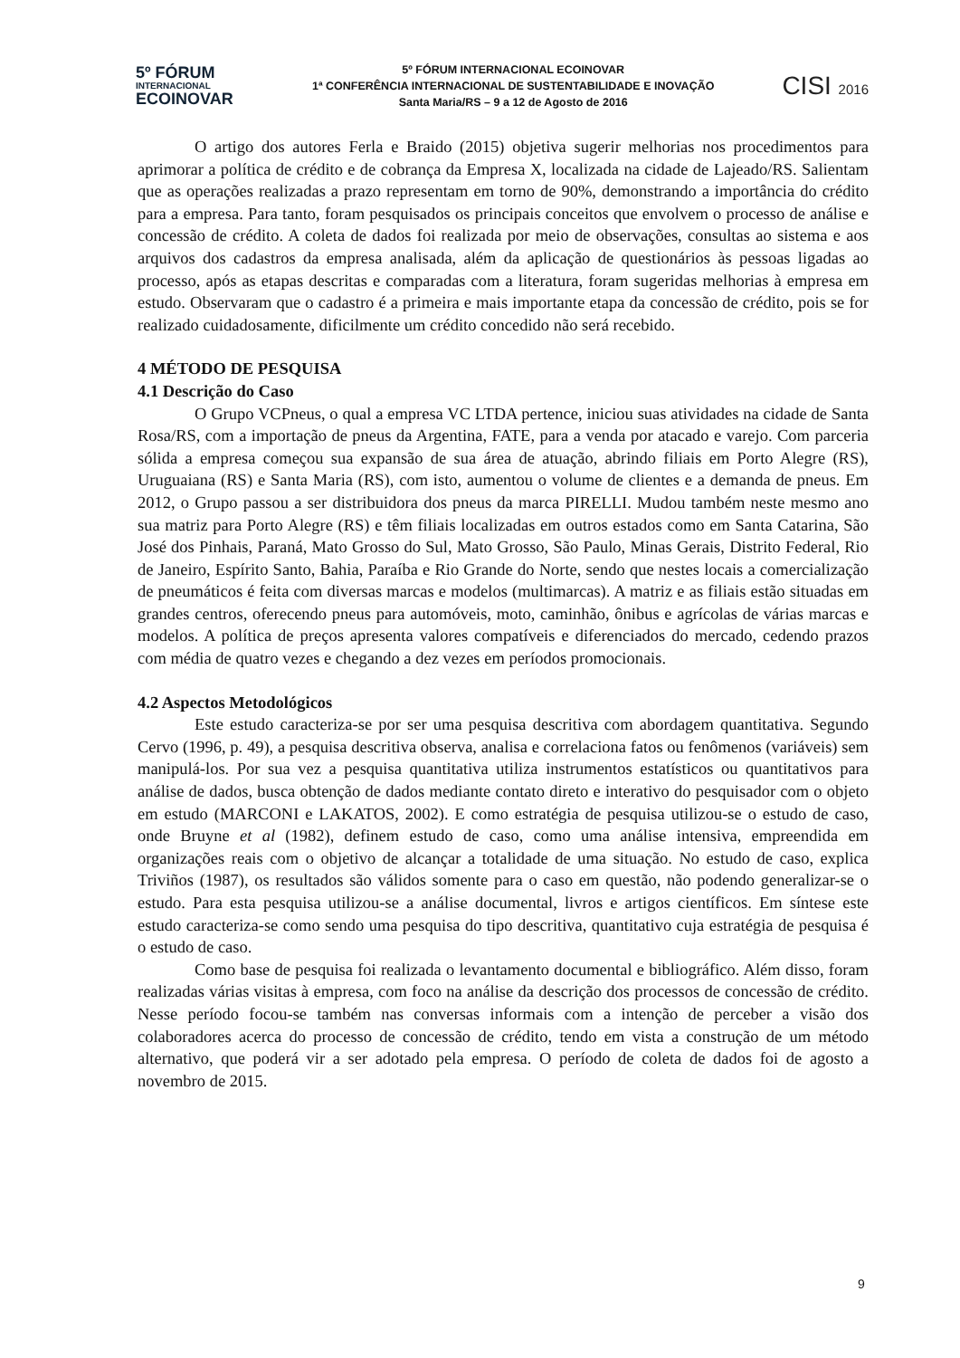5º FÓRUM
INTERNACIONAL
ECOINOVAR
5º FÓRUM INTERNACIONAL ECOINOVAR
1ª CONFERÊNCIA INTERNACIONAL DE SUSTENTABILIDADE E INOVAÇÃO
Santa Maria/RS – 9 a 12 de Agosto de 2016
CISI 2016
O artigo dos autores Ferla e Braido (2015) objetiva sugerir melhorias nos procedimentos para aprimorar a política de crédito e de cobrança da Empresa X, localizada na cidade de Lajeado/RS. Salientam que as operações realizadas a prazo representam em torno de 90%, demonstrando a importância do crédito para a empresa. Para tanto, foram pesquisados os principais conceitos que envolvem o processo de análise e concessão de crédito. A coleta de dados foi realizada por meio de observações, consultas ao sistema e aos arquivos dos cadastros da empresa analisada, além da aplicação de questionários às pessoas ligadas ao processo, após as etapas descritas e comparadas com a literatura, foram sugeridas melhorias à empresa em estudo. Observaram que o cadastro é a primeira e mais importante etapa da concessão de crédito, pois se for realizado cuidadosamente, dificilmente um crédito concedido não será recebido.
4 MÉTODO DE PESQUISA
4.1 Descrição do Caso
O Grupo VCPneus, o qual a empresa VC LTDA pertence, iniciou suas atividades na cidade de Santa Rosa/RS, com a importação de pneus da Argentina, FATE, para a venda por atacado e varejo. Com parceria sólida a empresa começou sua expansão de sua área de atuação, abrindo filiais em Porto Alegre (RS), Uruguaiana (RS) e Santa Maria (RS), com isto, aumentou o volume de clientes e a demanda de pneus. Em 2012, o Grupo passou a ser distribuidora dos pneus da marca PIRELLI. Mudou também neste mesmo ano sua matriz para Porto Alegre (RS) e têm filiais localizadas em outros estados como em Santa Catarina, São José dos Pinhais, Paraná, Mato Grosso do Sul, Mato Grosso, São Paulo, Minas Gerais, Distrito Federal, Rio de Janeiro, Espírito Santo, Bahia, Paraíba e Rio Grande do Norte, sendo que nestes locais a comercialização de pneumáticos é feita com diversas marcas e modelos (multimarcas). A matriz e as filiais estão situadas em grandes centros, oferecendo pneus para automóveis, moto, caminhão, ônibus e agrícolas de várias marcas e modelos. A política de preços apresenta valores compatíveis e diferenciados do mercado, cedendo prazos com média de quatro vezes e chegando a dez vezes em períodos promocionais.
4.2 Aspectos Metodológicos
Este estudo caracteriza-se por ser uma pesquisa descritiva com abordagem quantitativa. Segundo Cervo (1996, p. 49), a pesquisa descritiva observa, analisa e correlaciona fatos ou fenômenos (variáveis) sem manipulá-los. Por sua vez a pesquisa quantitativa utiliza instrumentos estatísticos ou quantitativos para análise de dados, busca obtenção de dados mediante contato direto e interativo do pesquisador com o objeto em estudo (MARCONI e LAKATOS, 2002). E como estratégia de pesquisa utilizou-se o estudo de caso, onde Bruyne et al (1982), definem estudo de caso, como uma análise intensiva, empreendida em organizações reais com o objetivo de alcançar a totalidade de uma situação. No estudo de caso, explica Triviños (1987), os resultados são válidos somente para o caso em questão, não podendo generalizar-se o estudo. Para esta pesquisa utilizou-se a análise documental, livros e artigos científicos. Em síntese este estudo caracteriza-se como sendo uma pesquisa do tipo descritiva, quantitativo cuja estratégia de pesquisa é o estudo de caso.
Como base de pesquisa foi realizada o levantamento documental e bibliográfico. Além disso, foram realizadas várias visitas à empresa, com foco na análise da descrição dos processos de concessão de crédito. Nesse período focou-se também nas conversas informais com a intenção de perceber a visão dos colaboradores acerca do processo de concessão de crédito, tendo em vista a construção de um método alternativo, que poderá vir a ser adotado pela empresa. O período de coleta de dados foi de agosto a novembro de 2015.
9